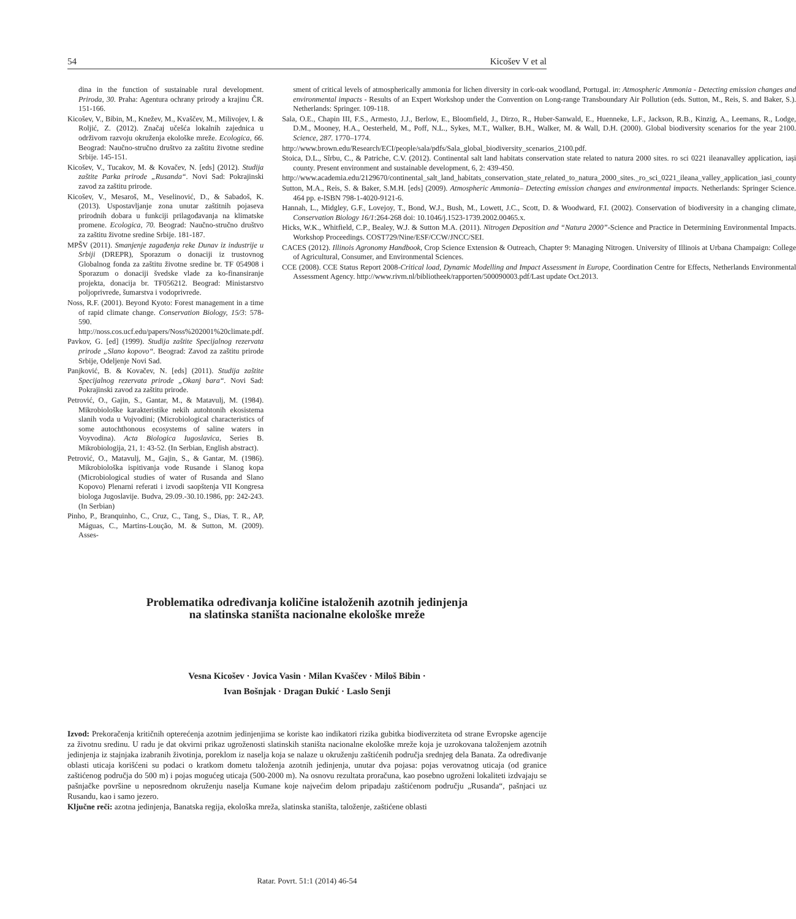54 Kicošev V et al
dina in the function of sustainable rural development. Priroda, 30. Praha: Agentura ochrany prirody a krajinu ČR. 151-166.
Kicošev, V., Bibin, M., Knežev, M., Kvaščev, M., Milivojev, I. & Roljić, Z. (2012). Značaj učešća lokalnih zajednica u održivom razvoju okruženja ekološke mreže. Ecologica, 66. Beograd: Naučno-stručno društvo za zaštitu životne sredine Srbije. 145-151.
Kicošev, V., Tucakov, M. & Kovačev, N. [eds] (2012). Studija zaštite Parka prirode „Rusanda“. Novi Sad: Pokrajinski zavod za zaštitu prirode.
Kicošev, V., Mesaroš, M., Veselinović, D., & Sabadoš, K. (2013). Uspostavljanje zona unutar zaštitnih pojaseva prirodnih dobara u funkciji prilagođavanja na klimatske promene. Ecologica, 70. Beograd: Naučno-stručno društvo za zaštitu životne sredine Srbije. 181-187.
MPŠV (2011). Smanjenje zagađenja reke Dunav iz industrije u Srbiji (DREPR), Sporazum o donaciji iz trustovnog Globalnog fonda za zaštitu životne sredine br. TF 054908 i Sporazum o donaciji švedske vlade za ko-finansiranje projekta, donacija br. TF056212. Beograd: Ministarstvo poljoprivrede, šumarstva i vodoprivrede.
Noss, R.F. (2001). Beyond Kyoto: Forest management in a time of rapid climate change. Conservation Biology, 15/3: 578-590. http://noss.cos.ucf.edu/papers/Noss%202001%20climate.pdf.
Pavkov, G. [ed] (1999). Studija zaštite Specijalnog rezervata prirode „Slano kopovo“. Beograd: Zavod za zaštitu prirode Srbije, Odeljenje Novi Sad.
Panjković, B. & Kovačev, N. [eds] (2011). Studija zaštite Specijalnog rezervata prirode „Okanj bara“. Novi Sad: Pokrajinski zavod za zaštitu prirode.
Petrović, O., Gajin, S., Gantar, M., & Matavulj, M. (1984). Mikrobiološke karakteristike nekih autohtonih ekosistema slanih voda u Vojvodini; (Microbiological characteristics of some autochthonous ecosystems of saline waters in Voyvodina). Acta Biologica Iugoslavica, Series B. Mikrobiologija, 21, 1: 43-52. (In Serbian, English abstract).
Petrović, O., Matavulj, M., Gajin, S., & Gantar, M. (1986). Mikrobiološka ispitivanja vode Rusande i Slanog kopa (Microbiological studies of water of Rusanda and Slano Kopovo) Plenarni referati i izvodi saopštenja VII Kongresa biologa Jugoslavije. Budva, 29.09.-30.10.1986, pp: 242-243. (In Serbian)
Pinho, P., Branquinho, C., Cruz, C., Tang, S., Dias, T. R., AP, Máguas, C., Martins-Loução, M. & Sutton, M. (2009). Asses-
sment of critical levels of atmospherically ammonia for lichen diversity in cork-oak woodland, Portugal. in: Atmospheric Ammonia - Detecting emission changes and environmental impacts - Results of an Expert Workshop under the Convention on Long-range Transboundary Air Pollution (eds. Sutton, M., Reis, S. and Baker, S.). Netherlands: Springer. 109-118.
Sala, O.E., Chapin III, F.S., Armesto, J.J., Berlow, E., Bloomfield, J., Dirzo, R., Huber-Sanwald, E., Huenneke, L.F., Jackson, R.B., Kinzig, A., Leemans, R., Lodge, D.M., Mooney, H.A., Oesterheld, M., Poff, N.L., Sykes, M.T., Walker, B.H., Walker, M. & Wall, D.H. (2000). Global biodiversity scenarios for the year 2100. Science, 287. 1770–1774.
http://www.brown.edu/Research/ECI/people/sala/pdfs/Sala_global_biodiversity_scenarios_2100.pdf.
Stoica, D.L., Sîrbu, C., & Patriche, C.V. (2012). Continental salt land habitats conservation state related to natura 2000 sites. ro sci 0221 ileanavalley application, iaşi county. Present environment and sustainable development, 6, 2: 439-450.
http://www.academia.edu/2129670/continental_salt_land_habitats_conservation_state_related_to_natura_2000_sites._ro_sci_0221_ileana_valley_application_iasi_county
Sutton, M.A., Reis, S. & Baker, S.M.H. [eds] (2009). Atmospheric Ammonia– Detecting emission changes and environmental impacts. Netherlands: Springer Science. 464 pp. e-ISBN 798-1-4020-9121-6.
Hannah, L., Midgley, G.F., Lovejoy, T., Bond, W.J., Bush, M., Lowett, J.C., Scott, D. & Woodward, F.I. (2002). Conservation of biodiversity in a changing climate, Conservation Biology 16/1:264-268 doi: 10.1046/j.1523-1739.2002.00465.x.
Hicks, W.K., Whitfield, C.P., Bealey, W.J. & Sutton M.A. (2011). Nitrogen Deposition and “Natura 2000”-Science and Practice in Determining Environmental Impacts. Workshop Proceedings. COST729/Nine/ESF/CCW/JNCC/SEI.
CACES (2012). Illinois Agronomy Handbook, Crop Science Extension & Outreach, Chapter 9: Managing Nitrogen. University of Illinois at Urbana Champaign: College of Agricultural, Consumer, and Environmental Sciences.
CCE (2008). CCE Status Report 2008-Critical load, Dynamic Modelling and Impact Assessment in Europe, Coordination Centre for Effects, Netherlands Environmental Assessment Agency. http://www.rivm.nl/bibliotheek/rapporten/500090003.pdf/Last update Oct.2013.
Problematika određivanja količine istaloženih azotnih jedinjenja
na slatinska staništa nacionalne ekološke mreže
Vesna Kicošev · Jovica Vasin · Milan Kvaščev · Miloš Bibin ·
Ivan Bošnjak · Dragan Đukić · Laslo Senji
Izvod: Prekoračenja kritičnih opterećenja azotnim jedinjenjima se koriste kao indikatori rizika gubitka biodiverziteta od strane Evropske agencije za životnu sredinu. U radu je dat okvirni prikaz ugroženosti slatinskih staništa nacionalne ekološke mreže koja je uzrokovana taloženjem azotnih jedinjenja iz stajnjaka izabranih životinja, poreklom iz naselja koja se nalaze u okruženju zaštićenih područja srednjeg dela Banata. Za određivanje oblasti uticaja korišćeni su podaci o kratkom dometu taloženja azotnih jedinjenja, unutar dva pojasa: pojas verovatnog uticaja (od granice zaštićenog područja do 500 m) i pojas mogućeg uticaja (500-2000 m). Na osnovu rezultata proračuna, kao posebno ugroženi lokaliteti izdvajaju se pašnjačke površine u neposrednom okruženju naselja Kumane koje najvećim delom pripadaju zaštićenom području „Rusanda“, pašnjaci uz Rusandu, kao i samo jezero.
Ključne reči: azotna jedinjenja, Banatska regija, ekološka mreža, slatinska staništa, taloženje, zaštićene oblasti
Ratar. Povrt. 51:1 (2014) 46-54